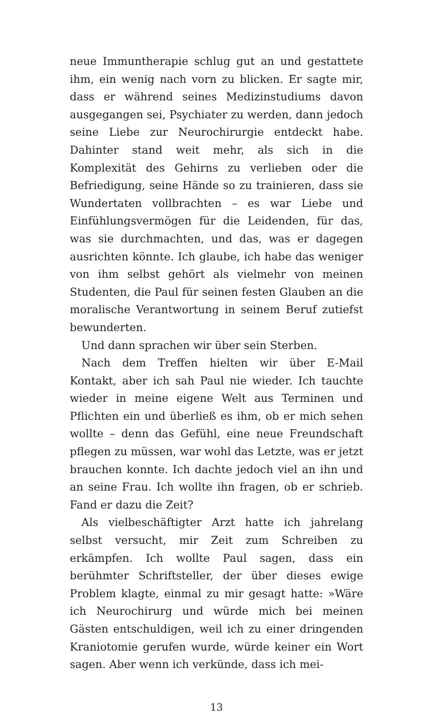neue Immuntherapie schlug gut an und gestattete ihm, ein wenig nach vorn zu blicken. Er sagte mir, dass er während seines Medizinstudiums davon ausgegangen sei, Psychiater zu werden, dann jedoch seine Liebe zur Neurochirurgie entdeckt habe. Dahinter stand weit mehr, als sich in die Komplexität des Gehirns zu verlieben oder die Befriedigung, seine Hände so zu trainieren, dass sie Wundertaten vollbrachten – es war Liebe und Einfühlungsvermögen für die Leidenden, für das, was sie durchmachten, und das, was er dagegen ausrichten könnte. Ich glaube, ich habe das weniger von ihm selbst gehört als vielmehr von meinen Studenten, die Paul für seinen festen Glauben an die moralische Verantwortung in seinem Beruf zutiefst bewunderten.
Und dann sprachen wir über sein Sterben.
Nach dem Treffen hielten wir über E-Mail Kontakt, aber ich sah Paul nie wieder. Ich tauchte wieder in meine eigene Welt aus Terminen und Pflichten ein und überließ es ihm, ob er mich sehen wollte – denn das Gefühl, eine neue Freundschaft pflegen zu müssen, war wohl das Letzte, was er jetzt brauchen konnte. Ich dachte jedoch viel an ihn und an seine Frau. Ich wollte ihn fragen, ob er schrieb. Fand er dazu die Zeit?
Als vielbeschäftigter Arzt hatte ich jahrelang selbst versucht, mir Zeit zum Schreiben zu erkämpfen. Ich wollte Paul sagen, dass ein berühmter Schriftsteller, der über dieses ewige Problem klagte, einmal zu mir gesagt hatte: »Wäre ich Neurochirurg und würde mich bei meinen Gästen entschuldigen, weil ich zu einer dringenden Kraniotomie gerufen wurde, würde keiner ein Wort sagen. Aber wenn ich verkünde, dass ich mei-
13